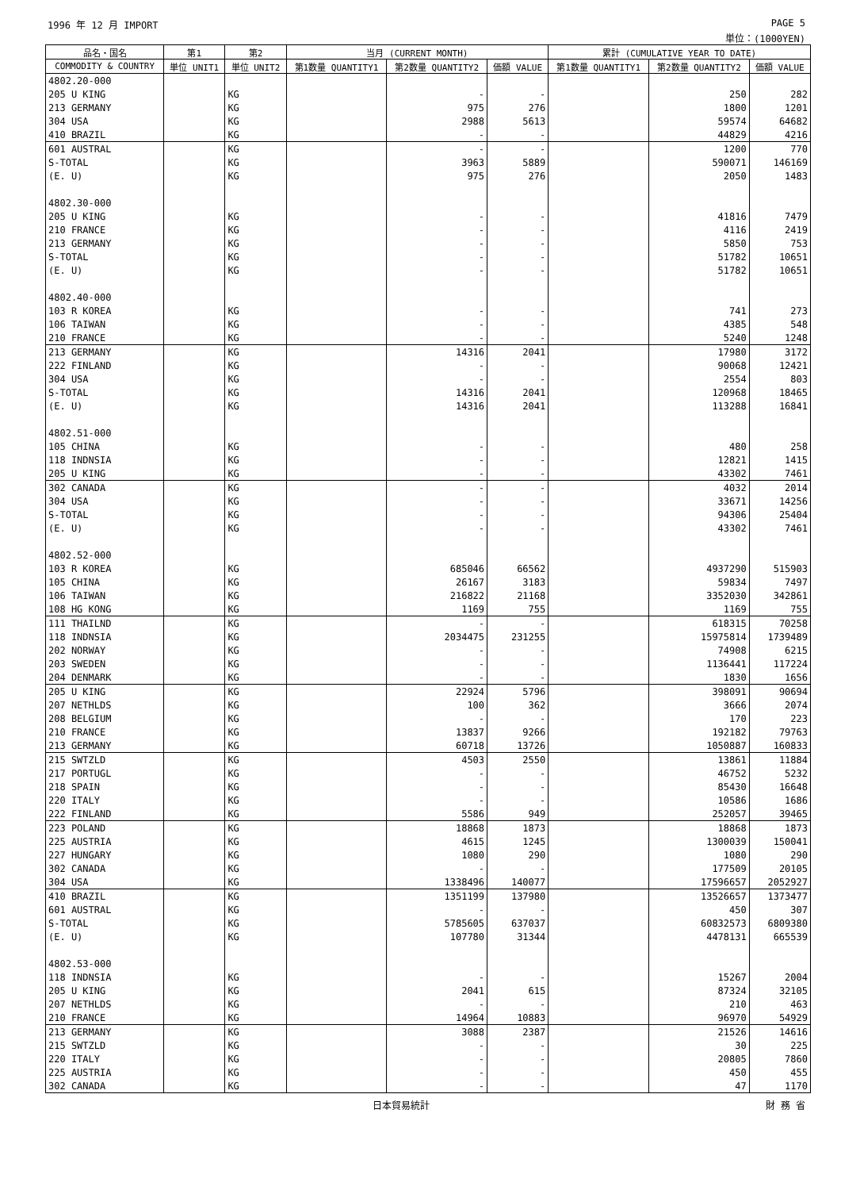1996 年 12 月 IMPORT PAGE 5
単位：(1000YEN)
| 品名・国名 | 第1 | 第2 | 当月 (CURRENT MONTH) | | | 累計 (CUMULATIVE YEAR TO DATE) | | |
| --- | --- | --- | --- | --- | --- | --- | --- | --- |
| COMMODITY & COUNTRY | 単位 UNIT1 | 単位 UNIT2 | 第1数量 QUANTITY1 | 第2数量 QUANTITY2 | 価額 VALUE | 第1数量 QUANTITY1 | 第2数量 QUANTITY2 | 価額 VALUE |
| 4802.20-000 | | | | | | | | |
| 205 U KING | | KG | | - | - | | 250 | 282 |
| 213 GERMANY | | KG | | 975 | 276 | | 1800 | 1201 |
| 304 USA | | KG | | 2988 | 5613 | | 59574 | 64682 |
| 410 BRAZIL | | KG | | - | - | | 44829 | 4216 |
| 601 AUSTRAL | | KG | | - | - | | 1200 | 770 |
| S-TOTAL | | KG | | 3963 | 5889 | | 590071 | 146169 |
| (E. U) | | KG | | 975 | 276 | | 2050 | 1483 |
| 4802.30-000 | | | | | | | | |
| 205 U KING | | KG | | - | - | | 41816 | 7479 |
| 210 FRANCE | | KG | | - | - | | 4116 | 2419 |
| 213 GERMANY | | KG | | - | - | | 5850 | 753 |
| S-TOTAL | | KG | | - | - | | 51782 | 10651 |
| (E. U) | | KG | | - | - | | 51782 | 10651 |
| 4802.40-000 | | | | | | | | |
| 103 R KOREA | | KG | | - | - | | 741 | 273 |
| 106 TAIWAN | | KG | | - | - | | 4385 | 548 |
| 210 FRANCE | | KG | | - | - | | 5240 | 1248 |
| 213 GERMANY | | KG | | 14316 | 2041 | | 17980 | 3172 |
| 222 FINLAND | | KG | | - | - | | 90068 | 12421 |
| 304 USA | | KG | | - | - | | 2554 | 803 |
| S-TOTAL | | KG | | 14316 | 2041 | | 120968 | 18465 |
| (E. U) | | KG | | 14316 | 2041 | | 113288 | 16841 |
| 4802.51-000 | | | | | | | | |
| 105 CHINA | | KG | | - | - | | 480 | 258 |
| 118 INDNSIA | | KG | | - | - | | 12821 | 1415 |
| 205 U KING | | KG | | - | - | | 43302 | 7461 |
| 302 CANADA | | KG | | - | - | | 4032 | 2014 |
| 304 USA | | KG | | - | - | | 33671 | 14256 |
| S-TOTAL | | KG | | - | - | | 94306 | 25404 |
| (E. U) | | KG | | - | - | | 43302 | 7461 |
| 4802.52-000 | | | | | | | | |
| 103 R KOREA | | KG | | 685046 | 66562 | | 4937290 | 515903 |
| 105 CHINA | | KG | | 26167 | 3183 | | 59834 | 7497 |
| 106 TAIWAN | | KG | | 216822 | 21168 | | 3352030 | 342861 |
| 108 HG KONG | | KG | | 1169 | 755 | | 1169 | 755 |
| 111 THAILND | | KG | | - | - | | 618315 | 70258 |
| 118 INDNSIA | | KG | | 2034475 | 231255 | | 15975814 | 1739489 |
| 202 NORWAY | | KG | | - | - | | 74908 | 6215 |
| 203 SWEDEN | | KG | | - | - | | 1136441 | 117224 |
| 204 DENMARK | | KG | | - | - | | 1830 | 1656 |
| 205 U KING | | KG | | 22924 | 5796 | | 398091 | 90694 |
| 207 NETHLDS | | KG | | 100 | 362 | | 3666 | 2074 |
| 208 BELGIUM | | KG | | - | - | | 170 | 223 |
| 210 FRANCE | | KG | | 13837 | 9266 | | 192182 | 79763 |
| 213 GERMANY | | KG | | 60718 | 13726 | | 1050887 | 160833 |
| 215 SWTZLD | | KG | | 4503 | 2550 | | 13861 | 11884 |
| 217 PORTUGL | | KG | | - | - | | 46752 | 5232 |
| 218 SPAIN | | KG | | - | - | | 85430 | 16648 |
| 220 ITALY | | KG | | - | - | | 10586 | 1686 |
| 222 FINLAND | | KG | | 5586 | 949 | | 252057 | 39465 |
| 223 POLAND | | KG | | 18868 | 1873 | | 18868 | 1873 |
| 225 AUSTRIA | | KG | | 4615 | 1245 | | 1300039 | 150041 |
| 227 HUNGARY | | KG | | 1080 | 290 | | 1080 | 290 |
| 302 CANADA | | KG | | - | - | | 177509 | 20105 |
| 304 USA | | KG | | 1338496 | 140077 | | 17596657 | 2052927 |
| 410 BRAZIL | | KG | | 1351199 | 137980 | | 13526657 | 1373477 |
| 601 AUSTRAL | | KG | | - | - | | 450 | 307 |
| S-TOTAL | | KG | | 5785605 | 637037 | | 60832573 | 6809380 |
| (E. U) | | KG | | 107780 | 31344 | | 4478131 | 665539 |
| 4802.53-000 | | | | | | | | |
| 118 INDNSIA | | KG | | - | - | | 15267 | 2004 |
| 205 U KING | | KG | | 2041 | 615 | | 87324 | 32105 |
| 207 NETHLDS | | KG | | - | - | | 210 | 463 |
| 210 FRANCE | | KG | | 14964 | 10883 | | 96970 | 54929 |
| 213 GERMANY | | KG | | 3088 | 2387 | | 21526 | 14616 |
| 215 SWTZLD | | KG | | - | - | | 30 | 225 |
| 220 ITALY | | KG | | - | - | | 20805 | 7860 |
| 225 AUSTRIA | | KG | | - | - | | 450 | 455 |
| 302 CANADA | | KG | | - | - | | 47 | 1170 |
日本貿易統計 財 務 省